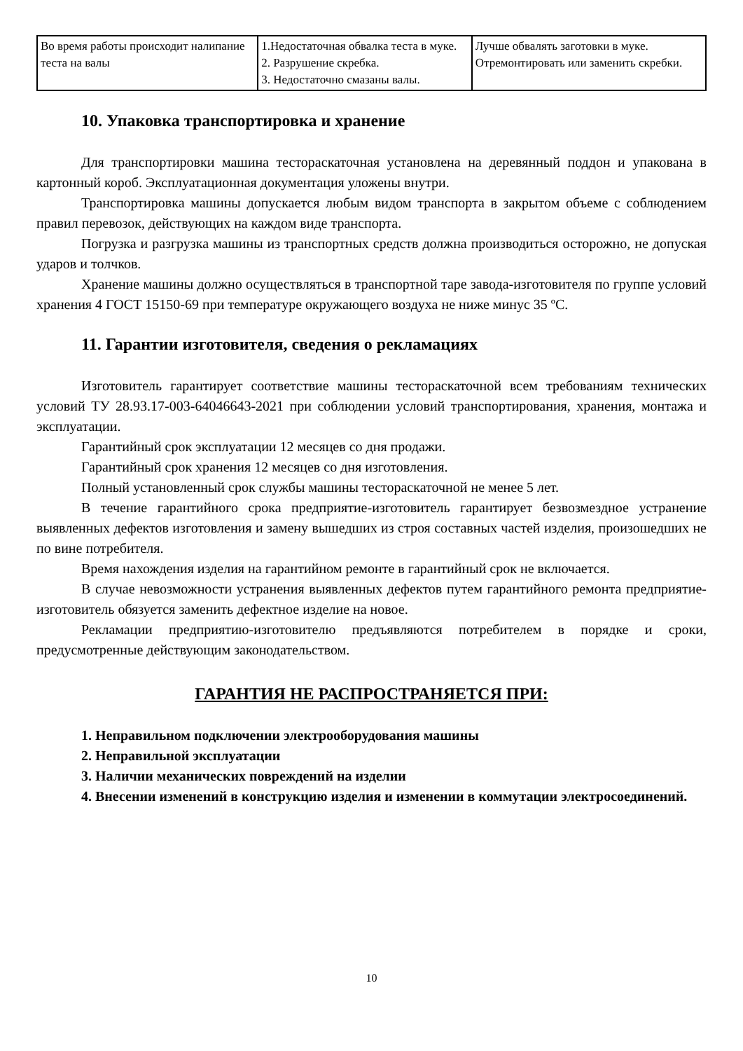| Во время работы происходит налипание теста на валы | 1.Недостаточная обвалка теста в муке. 2. Разрушение скребка. 3. Недостаточно смазаны валы. | Лучше обвалять заготовки в муке. Отремонтировать или заменить скребки. |
10. Упаковка транспортировка и хранение
Для транспортировки машина тестораскаточная установлена на деревянный поддон и упакована в картонный короб. Эксплуатационная документация уложены внутри.
Транспортировка машины допускается любым видом транспорта в закрытом объеме с соблюдением правил перевозок, действующих на каждом виде транспорта.
Погрузка и разгрузка машины из транспортных средств должна производиться осторожно, не допуская ударов и толчков.
Хранение машины должно осуществляться в транспортной таре завода-изготовителя по группе условий хранения 4 ГОСТ 15150-69 при температуре окружающего воздуха не ниже минус 35 ºС.
11. Гарантии изготовителя, сведения о рекламациях
Изготовитель гарантирует соответствие машины тестораскаточной всем требованиям технических условий ТУ 28.93.17-003-64046643-2021 при соблюдении условий транспортирования, хранения, монтажа и эксплуатации.
Гарантийный срок эксплуатации 12 месяцев со дня продажи.
Гарантийный срок хранения 12 месяцев со дня изготовления.
Полный установленный срок службы машины тестораскаточной не менее 5 лет.
В течение гарантийного срока предприятие-изготовитель гарантирует безвозмездное устранение выявленных дефектов изготовления и замену вышедших из строя составных частей изделия, произошедших не по вине потребителя.
Время нахождения изделия на гарантийном ремонте в гарантийный срок не включается.
В случае невозможности устранения выявленных дефектов путем гарантийного ремонта предприятие-изготовитель обязуется заменить дефектное изделие на новое.
Рекламации предприятию-изготовителю предъявляются потребителем в порядке и сроки, предусмотренные действующим законодательством.
ГАРАНТИЯ НЕ РАСПРОСТРАНЯЕТСЯ ПРИ:
1. Неправильном подключении электрооборудования машины
2. Неправильной эксплуатации
3. Наличии механических повреждений на изделии
4. Внесении изменений в конструкцию изделия и изменении в коммутации электросоединений.
10